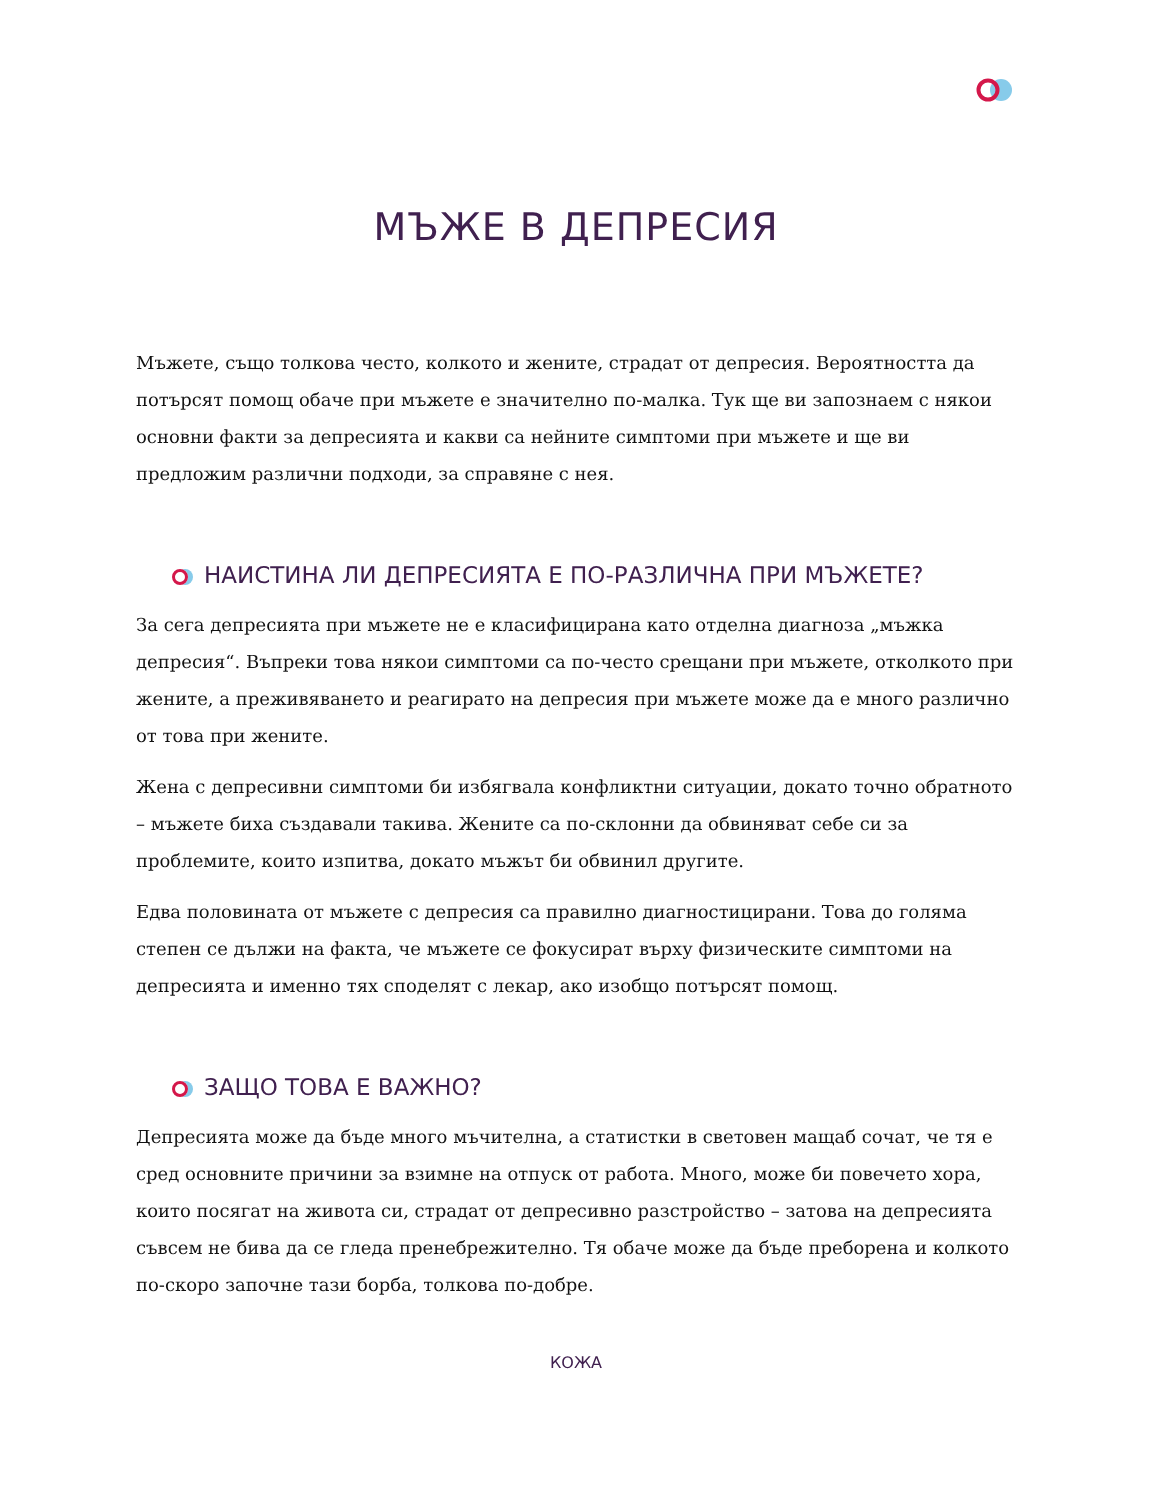МЪЖЕ В ДЕПРЕСИЯ
Мъжете, също толкова често, колкото и жените, страдат от депресия. Вероятността да потърсят помощ обаче при мъжете е значително по-малка. Тук ще ви запознаем с някои основни факти за депресията и какви са нейните симптоми при мъжете и ще ви предложим различни подходи, за справяне с нея.
НАИСТИНА ЛИ ДЕПРЕСИЯТА Е ПО-РАЗЛИЧНА ПРИ МЪЖЕТЕ?
За сега депресията при мъжете не е класифицирана като отделна диагноза „мъжка депресия“. Въпреки това някои симптоми са по-често срещани при мъжете, отколкото при жените, а преживяването и реагирато на депресия при мъжете може да е много различно от това при жените.
Жена с депресивни симптоми би избягвала конфликтни ситуации, докато точно обратното – мъжете биха създавали такива. Жените са по-склонни да обвиняват себе си за проблемите, които изпитва, докато мъжът би обвинил другите.
Едва половината от мъжете с депресия са правилно диагностицирани. Това до голяма степен се дължи на факта, че мъжете се фокусират върху физическите симптоми на депресията и именно тях споделят с лекар, ако изобщо потърсят помощ.
ЗАЩО ТОВА Е ВАЖНО?
Депресията може да бъде много мъчителна, а статистки в световен мащаб сочат, че тя е сред основните причини за взимне на отпуск от работа. Много, може би повечето хора, които посягат на живота си, страдат от депресивно разстройство – затова на депресията съвсем не бива да се гледа пренебрежително. Тя обаче може да бъде преборена и колкото по-скоро започне тази борба, толкова по-добре.
КОЖА